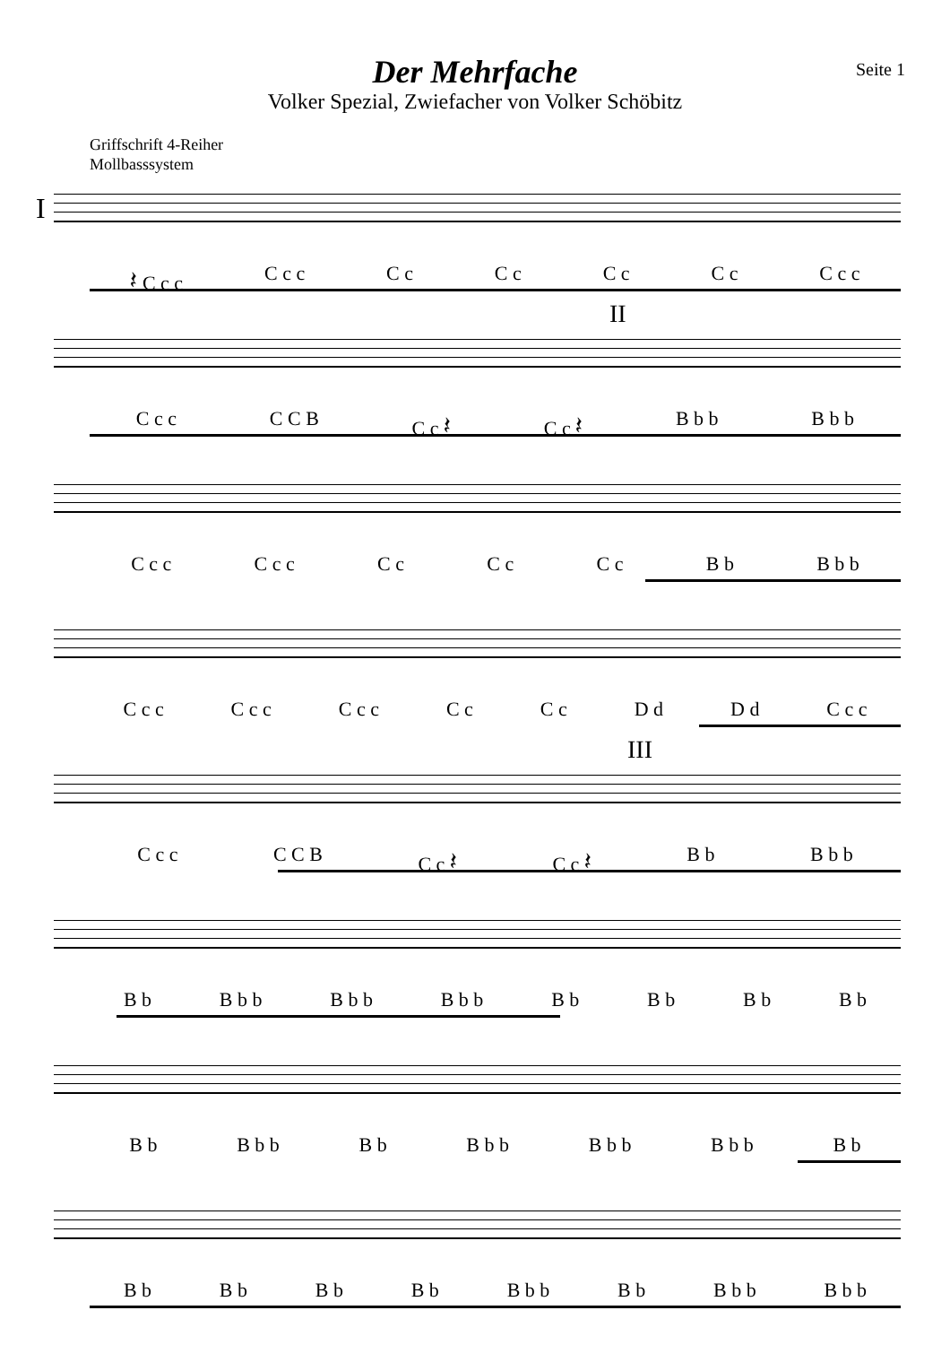Der Mehrfache
Volker Spezial, Zwiefacher von Volker Schöbitz
Seite 1
Griffschrift 4-Reiher
Mollbasssystem
I
𝄽 C c c C c c C c C c C c C c C c c
II
C c c C C B C c 𝄽 C c 𝄽 B b b B b b
C c c C c c C c C c C c B b B b b
C c c C c c C c c C c C c D d D d C c c
III
C c c C C B C c 𝄽 C c 𝄽 B b B b b
B b B b b B b b B b b B b B b B b B b
B b B b b B b B b b B b b B b b B b
B b B b B b B b B b b B b B b b B b b